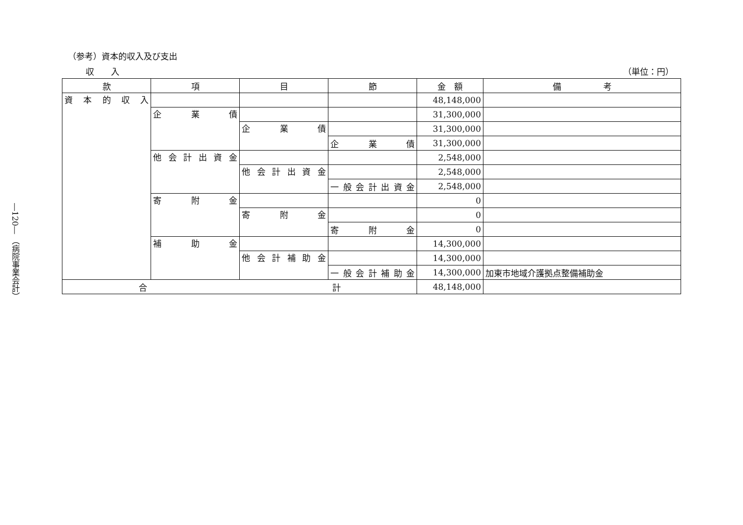―120― （病院事業会計）
（参考）資本的収入及び支出
収　　入 （単位：円）
| 款 | 項 | 目 | 節 | 金 額 | 備 考 |
| --- | --- | --- | --- | --- | --- |
| 資本的収入 | | | | 48,148,000 | |
| | 企業債 | | | 31,300,000 | |
| | | 企業債 | | 31,300,000 | |
| | | | 企業債 | 31,300,000 | |
| | 他会計出資金 | | | 2,548,000 | |
| | | 他会計出資金 | | 2,548,000 | |
| | | | 一般会計出資金 | 2,548,000 | |
| | 寄附金 | | | 0 | |
| | | 寄附金 | | 0 | |
| | | | 寄附金 | 0 | |
| | 補助金 | | | 14,300,000 | |
| | | 他会計補助金 | | 14,300,000 | |
| | | | 一般会計補助金 | 14,300,000 | 加東市地域介護拠点整備補助金 |
| 合 計 | | | | 48,148,000 | |